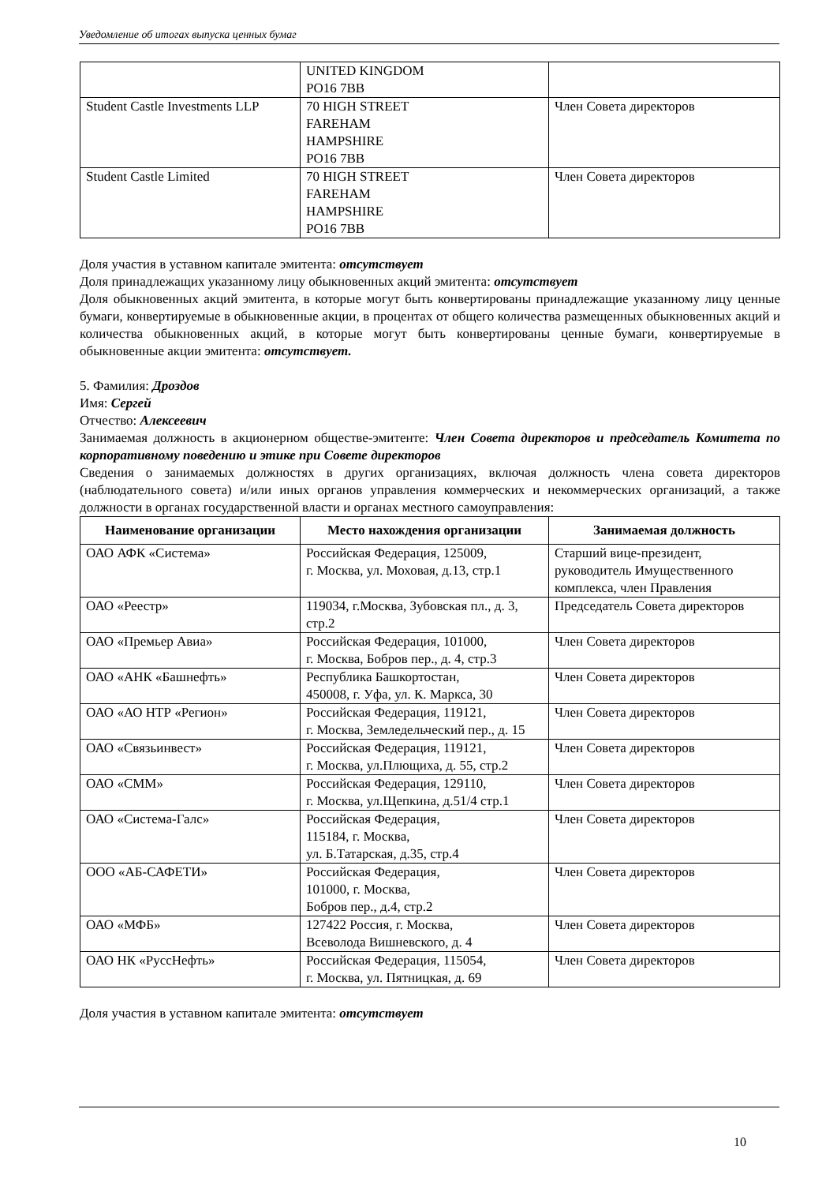Уведомление об итогах выпуска ценных бумаг
| | UNITED KINGDOM PO16 7BB | |
| Student Castle Investments LLP | 70 HIGH STREET FAREHAM HAMPSHIRE PO16 7BB | Член Совета директоров |
| Student Castle Limited | 70 HIGH STREET FAREHAM HAMPSHIRE PO16 7BB | Член Совета директоров |
Доля участия в уставном капитале эмитента: отсутствует
Доля принадлежащих указанному лицу обыкновенных акций эмитента: отсутствует
Доля обыкновенных акций эмитента, в которые могут быть конвертированы принадлежащие указанному лицу ценные бумаги, конвертируемые в обыкновенные акции, в процентах от общего количества размещенных обыкновенных акций и количества обыкновенных акций, в которые могут быть конвертированы ценные бумаги, конвертируемые в обыкновенные акции эмитента: отсутствует.
5. Фамилия: Дроздов
Имя: Сергей
Отчество: Алексеевич
Занимаемая должность в акционерном обществе-эмитенте: Член Совета директоров и председатель Комитета по корпоративному поведению и этике при Совете директоров
Сведения о занимаемых должностях в других организациях, включая должность члена совета директоров (наблюдательного совета) и/или иных органов управления коммерческих и некоммерческих организаций, а также должности в органах государственной власти и органах местного самоуправления:
| Наименование организации | Место нахождения организации | Занимаемая должность |
| --- | --- | --- |
| ОАО АФК «Система» | Российская Федерация, 125009, г. Москва, ул. Моховая, д.13, стр.1 | Старший вице-президент, руководитель Имущественного комплекса, член Правления |
| ОАО «Реестр» | 119034, г.Москва, Зубовская пл., д. 3, стр.2 | Председатель Совета директоров |
| ОАО «Премьер Авиа» | Российская Федерация, 101000, г. Москва, Бобров пер., д. 4, стр.3 | Член Совета директоров |
| ОАО «АНК «Башнефть» | Республика Башкортостан, 450008, г. Уфа, ул. К. Маркса, 30 | Член Совета директоров |
| ОАО «АО НТР «Регион» | Российская Федерация, 119121, г. Москва, Земледельческий пер., д. 15 | Член Совета директоров |
| ОАО «Связьинвест» | Российская Федерация, 119121, г. Москва, ул.Плющиха, д. 55, стр.2 | Член Совета директоров |
| ОАО «СММ» | Российская Федерация, 129110, г. Москва, ул.Щепкина, д.51/4 стр.1 | Член Совета директоров |
| ОАО «Система-Галс» | Российская Федерация, 115184, г. Москва, ул. Б.Татарская, д.35, стр.4 | Член Совета директоров |
| ООО «АБ-САФЕТИ» | Российская Федерация, 101000, г. Москва, Бобров пер., д.4, стр.2 | Член Совета директоров |
| ОАО «МФБ» | 127422 Россия, г. Москва, Всеволода Вишневского, д. 4 | Член Совета директоров |
| ОАО НК «РуссНефть» | Российская Федерация, 115054, г. Москва, ул. Пятницкая, д. 69 | Член Совета директоров |
Доля участия в уставном капитале эмитента: отсутствует
10